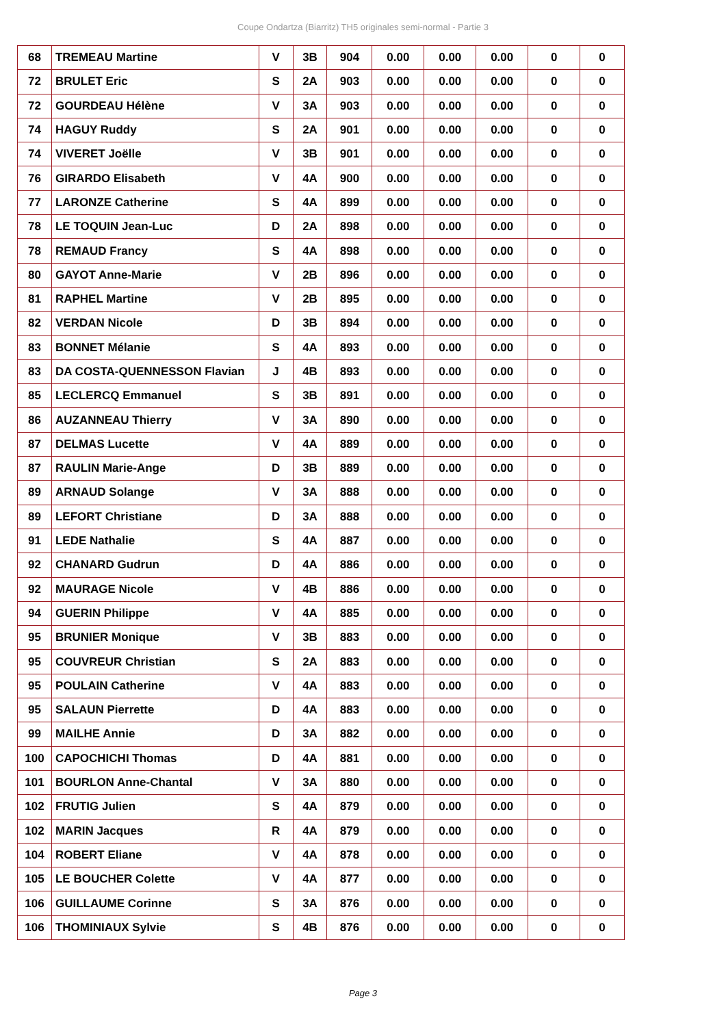Coupe Ondartza (Biarritz) TH5 originales semi-normal - Partie 3
| 68 | TREMEAU Martine | V | 3B | 904 | 0.00 | 0.00 | 0.00 | 0 | 0 |
| 72 | BRULET Eric | S | 2A | 903 | 0.00 | 0.00 | 0.00 | 0 | 0 |
| 72 | GOURDEAU Hélène | V | 3A | 903 | 0.00 | 0.00 | 0.00 | 0 | 0 |
| 74 | HAGUY Ruddy | S | 2A | 901 | 0.00 | 0.00 | 0.00 | 0 | 0 |
| 74 | VIVERET Joëlle | V | 3B | 901 | 0.00 | 0.00 | 0.00 | 0 | 0 |
| 76 | GIRARDO Elisabeth | V | 4A | 900 | 0.00 | 0.00 | 0.00 | 0 | 0 |
| 77 | LARONZE Catherine | S | 4A | 899 | 0.00 | 0.00 | 0.00 | 0 | 0 |
| 78 | LE TOQUIN Jean-Luc | D | 2A | 898 | 0.00 | 0.00 | 0.00 | 0 | 0 |
| 78 | REMAUD Francy | S | 4A | 898 | 0.00 | 0.00 | 0.00 | 0 | 0 |
| 80 | GAYOT Anne-Marie | V | 2B | 896 | 0.00 | 0.00 | 0.00 | 0 | 0 |
| 81 | RAPHEL Martine | V | 2B | 895 | 0.00 | 0.00 | 0.00 | 0 | 0 |
| 82 | VERDAN Nicole | D | 3B | 894 | 0.00 | 0.00 | 0.00 | 0 | 0 |
| 83 | BONNET Mélanie | S | 4A | 893 | 0.00 | 0.00 | 0.00 | 0 | 0 |
| 83 | DA COSTA-QUENNESSON Flavian | J | 4B | 893 | 0.00 | 0.00 | 0.00 | 0 | 0 |
| 85 | LECLERCQ Emmanuel | S | 3B | 891 | 0.00 | 0.00 | 0.00 | 0 | 0 |
| 86 | AUZANNEAU Thierry | V | 3A | 890 | 0.00 | 0.00 | 0.00 | 0 | 0 |
| 87 | DELMAS Lucette | V | 4A | 889 | 0.00 | 0.00 | 0.00 | 0 | 0 |
| 87 | RAULIN Marie-Ange | D | 3B | 889 | 0.00 | 0.00 | 0.00 | 0 | 0 |
| 89 | ARNAUD Solange | V | 3A | 888 | 0.00 | 0.00 | 0.00 | 0 | 0 |
| 89 | LEFORT Christiane | D | 3A | 888 | 0.00 | 0.00 | 0.00 | 0 | 0 |
| 91 | LEDE Nathalie | S | 4A | 887 | 0.00 | 0.00 | 0.00 | 0 | 0 |
| 92 | CHANARD Gudrun | D | 4A | 886 | 0.00 | 0.00 | 0.00 | 0 | 0 |
| 92 | MAURAGE Nicole | V | 4B | 886 | 0.00 | 0.00 | 0.00 | 0 | 0 |
| 94 | GUERIN Philippe | V | 4A | 885 | 0.00 | 0.00 | 0.00 | 0 | 0 |
| 95 | BRUNIER Monique | V | 3B | 883 | 0.00 | 0.00 | 0.00 | 0 | 0 |
| 95 | COUVREUR Christian | S | 2A | 883 | 0.00 | 0.00 | 0.00 | 0 | 0 |
| 95 | POULAIN Catherine | V | 4A | 883 | 0.00 | 0.00 | 0.00 | 0 | 0 |
| 95 | SALAUN Pierrette | D | 4A | 883 | 0.00 | 0.00 | 0.00 | 0 | 0 |
| 99 | MAILHE Annie | D | 3A | 882 | 0.00 | 0.00 | 0.00 | 0 | 0 |
| 100 | CAPOCHICHI Thomas | D | 4A | 881 | 0.00 | 0.00 | 0.00 | 0 | 0 |
| 101 | BOURLON Anne-Chantal | V | 3A | 880 | 0.00 | 0.00 | 0.00 | 0 | 0 |
| 102 | FRUTIG Julien | S | 4A | 879 | 0.00 | 0.00 | 0.00 | 0 | 0 |
| 102 | MARIN Jacques | R | 4A | 879 | 0.00 | 0.00 | 0.00 | 0 | 0 |
| 104 | ROBERT Eliane | V | 4A | 878 | 0.00 | 0.00 | 0.00 | 0 | 0 |
| 105 | LE BOUCHER Colette | V | 4A | 877 | 0.00 | 0.00 | 0.00 | 0 | 0 |
| 106 | GUILLAUME Corinne | S | 3A | 876 | 0.00 | 0.00 | 0.00 | 0 | 0 |
| 106 | THOMINIAUX Sylvie | S | 4B | 876 | 0.00 | 0.00 | 0.00 | 0 | 0 |
Page 3